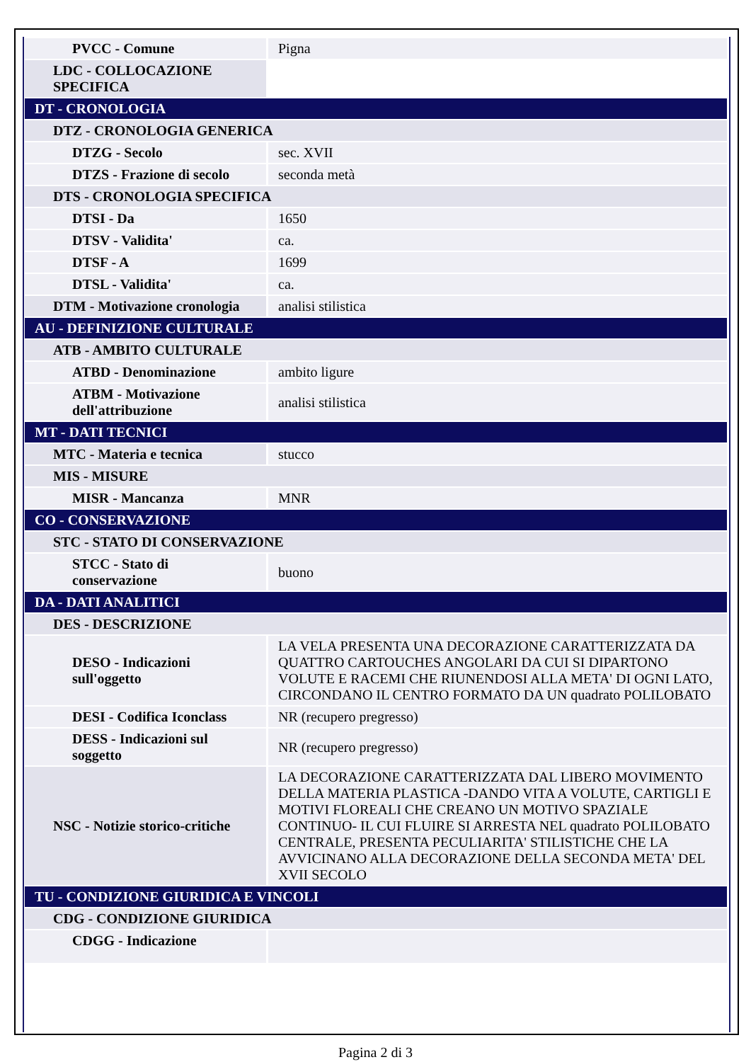| PVCC - Comune | Pigna |
| LDC - COLLOCAZIONE SPECIFICA | |
| DT - CRONOLOGIA | |
| DTZ - CRONOLOGIA GENERICA | |
| DTZG - Secolo | sec. XVII |
| DTZS - Frazione di secolo | seconda metà |
| DTS - CRONOLOGIA SPECIFICA | |
| DTSI - Da | 1650 |
| DTSV - Validita' | ca. |
| DTSF - A | 1699 |
| DTSL - Validita' | ca. |
| DTM - Motivazione cronologia | analisi stilistica |
| AU - DEFINIZIONE CULTURALE | |
| ATB - AMBITO CULTURALE | |
| ATBD - Denominazione | ambito ligure |
| ATBM - Motivazione dell'attribuzione | analisi stilistica |
| MT - DATI TECNICI | |
| MTC - Materia e tecnica | stucco |
| MIS - MISURE | |
| MISR - Mancanza | MNR |
| CO - CONSERVAZIONE | |
| STC - STATO DI CONSERVAZIONE | |
| STCC - Stato di conservazione | buono |
| DA - DATI ANALITICI | |
| DES - DESCRIZIONE | |
| DESO - Indicazioni sull'oggetto | LA VELA PRESENTA UNA DECORAZIONE CARATTERIZZATA DA QUATTRO CARTOUCHES ANGOLARI DA CUI SI DIPARTONO VOLUTE E RACEMI CHE RIUNENDOSI ALLA META' DI OGNI LATO, CIRCONDANO IL CENTRO FORMATO DA UN quadrato POLILOBATO |
| DESI - Codifica Iconclass | NR (recupero pregresso) |
| DESS - Indicazioni sul soggetto | NR (recupero pregresso) |
| NSC - Notizie storico-critiche | LA DECORAZIONE CARATTERIZZATA DAL LIBERO MOVIMENTO DELLA MATERIA PLASTICA -DANDO VITA A VOLUTE, CARTIGLI E MOTIVI FLOREALI CHE CREANO UN MOTIVO SPAZIALE CONTINUO- IL CUI FLUIRE SI ARRESTA NEL quadrato POLILOBATO CENTRALE, PRESENTA PECULIARITA' STILISTICHE CHE LA AVVICINANO ALLA DECORAZIONE DELLA SECONDA META' DEL XVII SECOLO |
| TU - CONDIZIONE GIURIDICA E VINCOLI | |
| CDG - CONDIZIONE GIURIDICA | |
| CDGG - Indicazione | |
Pagina 2 di 3